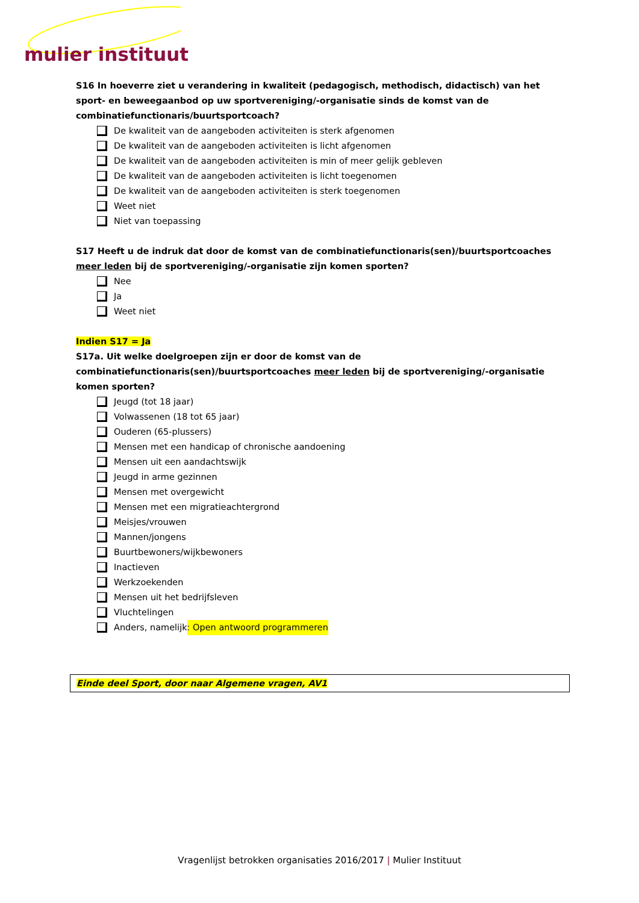mulier instituut
S16 In hoeverre ziet u verandering in kwaliteit (pedagogisch, methodisch, didactisch) van het sport- en beweegaanbod op uw sportvereniging/-organisatie sinds de komst van de combinatiefunctionaris/buurtsportcoach?
De kwaliteit van de aangeboden activiteiten is sterk afgenomen
De kwaliteit van de aangeboden activiteiten is licht afgenomen
De kwaliteit van de aangeboden activiteiten is min of meer gelijk gebleven
De kwaliteit van de aangeboden activiteiten is licht toegenomen
De kwaliteit van de aangeboden activiteiten is sterk toegenomen
Weet niet
Niet van toepassing
S17 Heeft u de indruk dat door de komst van de combinatiefunctionaris(sen)/buurtsportcoaches meer leden bij de sportvereniging/-organisatie zijn komen sporten?
Nee
Ja
Weet niet
Indien S17 = Ja
S17a. Uit welke doelgroepen zijn er door de komst van de combinatiefunctionaris(sen)/buurtsportcoaches meer leden bij de sportvereniging/-organisatie komen sporten?
Jeugd (tot 18 jaar)
Volwassenen (18 tot 65 jaar)
Ouderen (65-plussers)
Mensen met een handicap of chronische aandoening
Mensen uit een aandachtswijk
Jeugd in arme gezinnen
Mensen met overgewicht
Mensen met een migratieachtergrond
Meisjes/vrouwen
Mannen/jongens
Buurtbewoners/wijkbewoners
Inactieven
Werkzoekenden
Mensen uit het bedrijfsleven
Vluchtelingen
Anders, namelijk: Open antwoord programmeren
Einde deel Sport, door naar Algemene vragen, AV1
Vragenlijst betrokken organisaties 2016/2017 | Mulier Instituut